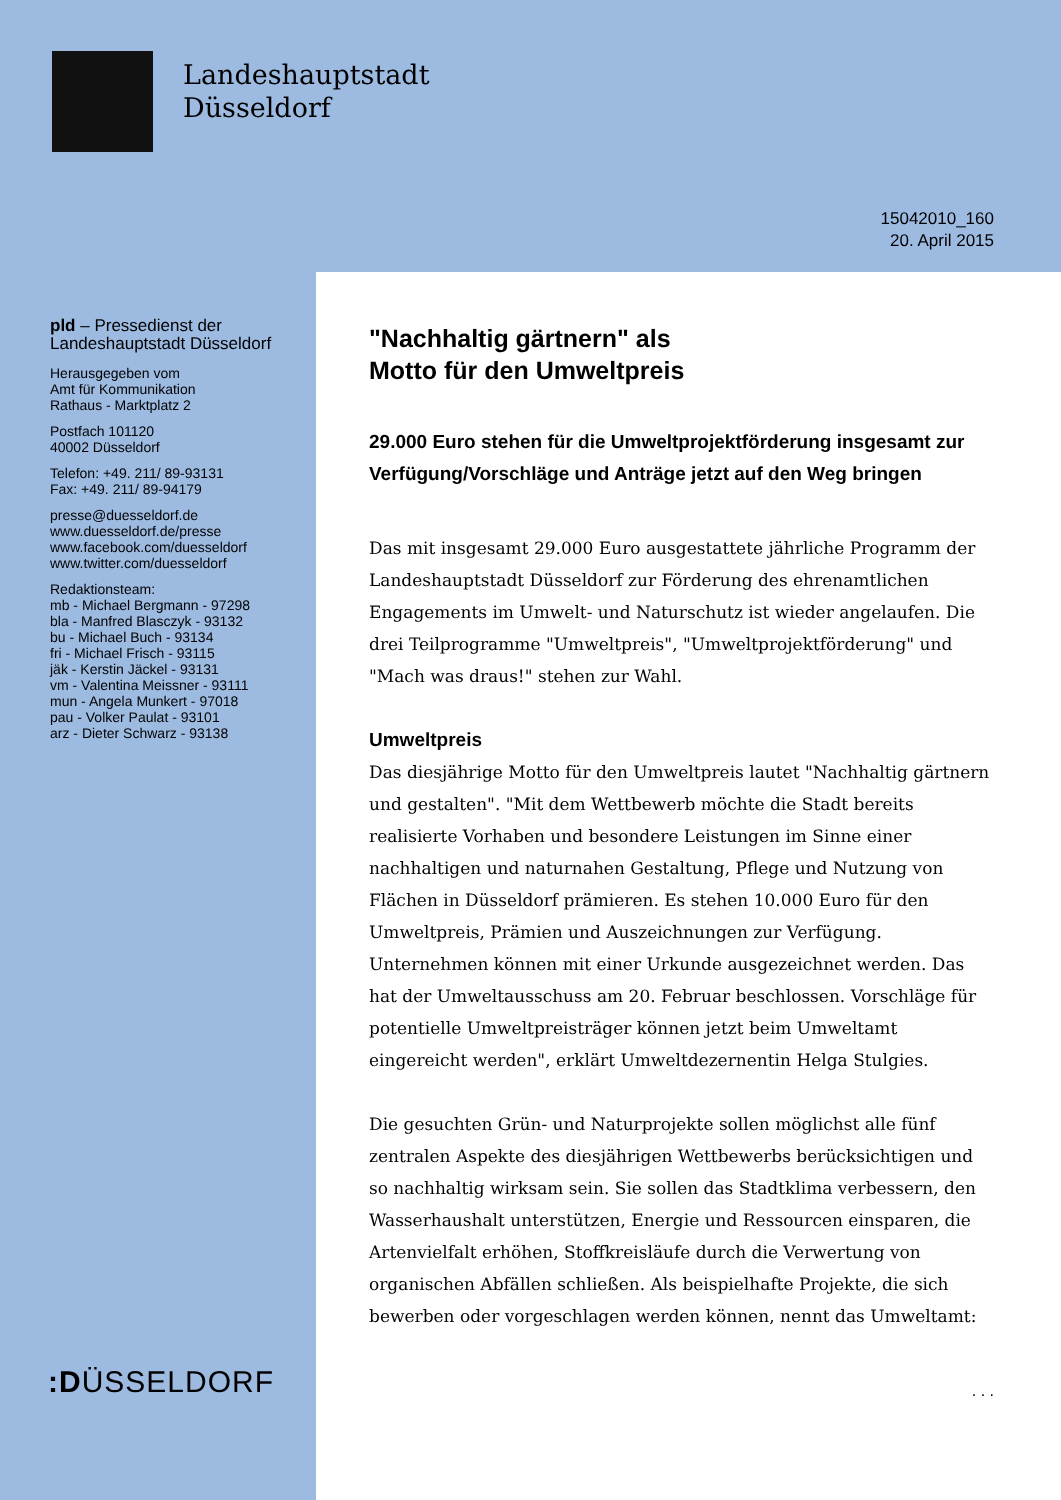Landeshauptstadt
Düsseldorf
15042010_160
20. April 2015
pld – Pressedienst der
Landeshauptstadt Düsseldorf
Herausgegeben vom
Amt für Kommunikation
Rathaus - Marktplatz 2
Postfach 101120
40002 Düsseldorf
Telefon: +49. 211/ 89-93131
Fax: +49. 211/ 89-94179
presse@duesseldorf.de
www.duesseldorf.de/presse
www.facebook.com/duesseldorf
www.twitter.com/duesseldorf
Redaktionsteam:
mb - Michael Bergmann - 97298
bla - Manfred Blasczyk - 93132
bu - Michael Buch - 93134
fri - Michael Frisch - 93115
jäk - Kerstin Jäckel - 93131
vm - Valentina Meissner - 93111
mun - Angela Munkert - 97018
pau - Volker Paulat - 93101
arz - Dieter Schwarz - 93138
"Nachhaltig gärtnern" als
Motto für den Umweltpreis
29.000 Euro stehen für die Umweltprojektförderung insgesamt zur Verfügung/Vorschläge und Anträge jetzt auf den Weg bringen
Das mit insgesamt 29.000 Euro ausgestattete jährliche Programm der Landeshauptstadt Düsseldorf zur Förderung des ehrenamtlichen Engagements im Umwelt- und Naturschutz ist wieder angelaufen. Die drei Teilprogramme "Umweltpreis", "Umweltprojektförderung" und "Mach was draus!" stehen zur Wahl.
Umweltpreis
Das diesjährige Motto für den Umweltpreis lautet "Nachhaltig gärtnern und gestalten". "Mit dem Wettbewerb möchte die Stadt bereits realisierte Vorhaben und besondere Leistungen im Sinne einer nachhaltigen und naturnahen Gestaltung, Pflege und Nutzung von Flächen in Düsseldorf prämieren. Es stehen 10.000 Euro für den Umweltpreis, Prämien und Auszeichnungen zur Verfügung. Unternehmen können mit einer Urkunde ausgezeichnet werden. Das hat der Umweltausschuss am 20. Februar beschlossen. Vorschläge für potentielle Umweltpreisträger können jetzt beim Umweltamt eingereicht werden", erklärt Umweltdezernentin Helga Stulgies.
Die gesuchten Grün- und Naturprojekte sollen möglichst alle fünf zentralen Aspekte des diesjährigen Wettbewerbs berücksichtigen und so nachhaltig wirksam sein. Sie sollen das Stadtklima verbessern, den Wasserhaushalt unterstützen, Energie und Ressourcen einsparen, die Artenvielfalt erhöhen, Stoffkreisläufe durch die Verwertung von organischen Abfällen schließen. Als beispielhafte Projekte, die sich bewerben oder vorgeschlagen werden können, nennt das Umweltamt:
. . .
:DÜSSELDORF